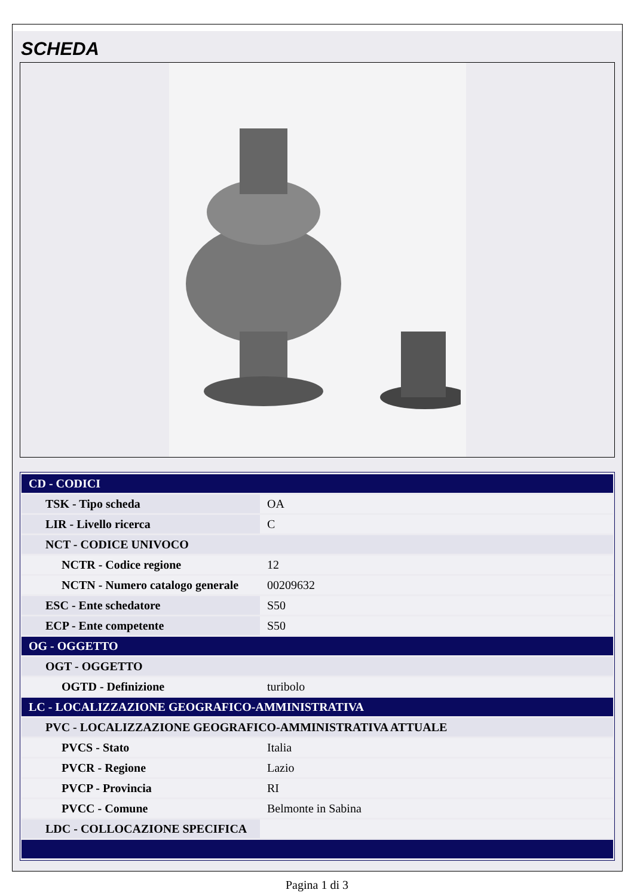SCHEDA
| CD - CODICI | |
| TSK - Tipo scheda | OA |
| LIR - Livello ricerca | C |
| NCT - CODICE UNIVOCO | |
| NCTR - Codice regione | 12 |
| NCTN - Numero catalogo generale | 00209632 |
| ESC - Ente schedatore | S50 |
| ECP - Ente competente | S50 |
| OG - OGGETTO | |
| OGT - OGGETTO | |
| OGTD - Definizione | turibolo |
| LC - LOCALIZZAZIONE GEOGRAFICO-AMMINISTRATIVA | |
| PVC - LOCALIZZAZIONE GEOGRAFICO-AMMINISTRATIVA ATTUALE | |
| PVCS - Stato | Italia |
| PVCR - Regione | Lazio |
| PVCP - Provincia | RI |
| PVCC - Comune | Belmonte in Sabina |
| LDC - COLLOCAZIONE SPECIFICA | |
Pagina 1 di 3